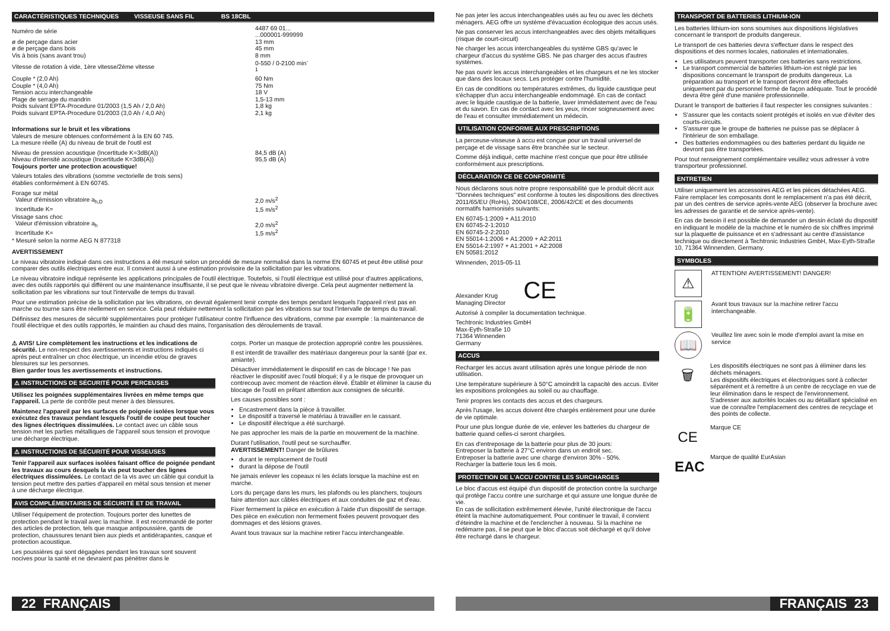CARACTÉRISTIQUES TECHNIQUES VISSEUSE SANS FIL BS 18CBL
| Numéro de série | 4487 69 01... ...000001-999999 |
| ø de perçage dans acier | 13 mm |
| ø de perçage dans bois | 45 mm |
| Vis à bois (sans avant trou) | 8 mm |
| Vitesse de rotation à vide, 1ère vitesse/2ème vitesse | 0-550 / 0-2100 min<sup>-1</sup> |
| Couple * (2,0 Ah) | 60 Nm |
| Couple * (4,0 Ah) | 75 Nm |
| Tension accu interchangeable | 18 V |
| Plage de serrage du mandrin | 1,5-13 mm |
| Poids suivant EPTA-Procedure 01/2003 (1,5 Ah / 2,0 Ah) | 1,8 kg |
| Poids suivant EPTA-Procedure 01/2003 (3,0 Ah / 4,0 Ah) | 2,1 kg |
Informations sur le bruit et les vibrations
Valeurs de mesure obtenues conformément à la EN 60 745.
La mesure réelle (A) du niveau de bruit de l'outil est
| Niveau de pression acoustique (Incertitude K=3dB(A)) | 84,5 dB (A) |
| Niveau d'intensité acoustique (Incertitude K=3dB(A)) | 95,5 dB (A) |
Toujours porter une protection acoustique!
Valeurs totales des vibrations (somme vectorielle de trois sens)
établies conformément à EN 60745.
| Forage sur métal | |
| Valeur d'émission vibratoire a<sub>h,D</sub> | 2,0 m/s<sup>2</sup> |
| Incertitude K= | 1,5 m/s<sup>2</sup> |
| Vissage sans choc | |
| Valeur d'émission vibratoire a<sub>h</sub> | 2,0 m/s<sup>2</sup> |
| Incertitude K= | 1,5 m/s<sup>2</sup> |
* Mesuré selon la norme AEG N 877318
AVERTISSEMENT
Le niveau vibratoire indiqué dans ces instructions a été mesuré selon un procédé de mesure normalisé dans la norme EN 60745 et peut être utilisé pour comparer des outils électriques entre eux. Il convient aussi à une estimation provisoire de la sollicitation par les vibrations.
Le niveau vibratoire indiqué représente les applications principales de l'outil électrique. Toutefois, si l'outil électrique est utilisé pour d'autres applications, avec des outils rapportés qui diffèrent ou une maintenance insuffisante, il se peut que le niveau vibratoire diverge. Cela peut augmenter nettement la sollicitation par les vibrations sur tout l'intervalle de temps du travail.
Pour une estimation précise de la sollicitation par les vibrations, on devrait également tenir compte des temps pendant lesquels l'appareil n'est pas en marche ou tourne sans être réellement en service. Cela peut réduire nettement la sollicitation par les vibrations sur tout l'intervalle de temps du travail.
Définissez des mesures de sécurité supplémentaires pour protéger l'utilisateur contre l'influence des vibrations, comme par exemple : la maintenance de l'outil électrique et des outils rapportés, le maintien au chaud des mains, l'organisation des déroulements de travail.
⚠ AVIS! Lire complètement les instructions et les indications de sécurité. Le non-respect des avertissements et instructions indiqués ci après peut entraîner un choc électrique, un incendie et/ou de graves blessures sur les personnes.
Bien garder tous les avertissements et instructions.
⚠ INSTRUCTIONS DE SÉCURITÉ POUR PERCEUSES
Utilisez les poignées supplémentaires livrées en même temps que l'appareil. La perte de contrôle peut mener à des blessures.
Maintenez l'appareil par les surfaces de poignée isolées lorsque vous exécutez des travaux pendant lesquels l'outil de coupe peut toucher des lignes électriques dissimulées. Le contact avec un câble sous tension met les parties métalliques de l'appareil sous tension et provoque une décharge électrique.
⚠ INSTRUCTIONS DE SÉCURITÉ POUR VISSEUSES
Tenir l'appareil aux surfaces isolées faisant office de poignée pendant les travaux au cours desquels la vis peut toucher des lignes électriques dissimulées. Le contact de la vis avec un câble qui conduit la tension peut mettre des parties d'appareil en métal sous tension et mener à une décharge électrique.
AVIS COMPLÉMENTAIRES DE SÉCURITÉ ET DE TRAVAIL
Utiliser l'équipement de protection. Toujours porter des lunettes de protection pendant le travail avec la machine. Il est recommandé de porter des articles de protection, tels que masque antipoussière, gants de protection, chaussures tenant bien aux pieds et antidérapantes, casque et protection acoustique.
Les poussières qui sont dégagées pendant les travaux sont souvent nocives pour la santé et ne devraient pas pénétrer dans le
corps. Porter un masque de protection approprié contre les poussières.
Il est interdit de travailler des matériaux dangereux pour la santé (par ex. amiante).
Désactiver immédiatement le dispositif en cas de blocage ! Ne pas réactiver le dispositif avec l'outil bloqué; il y a le risque de provoquer un contrecoup avec moment de réaction élevé. Établir et éliminer la cause du blocage de l'outil en prêtant attention aux consignes de sécurité.
Les causes possibles sont :
Encastrement dans la pièce à travailler.
Le dispositif a traversé le matériau à travailler en le cassant.
Le dispositif électrique a été surchargé.
Ne pas approcher les mais de la partie en mouvement de la machine.
Durant l'utilisation, l'outil peut se surchauffer.
AVERTISSEMENT! Danger de brûlures
durant le remplacement de l'outil
durant la dépose de l'outil
Ne jamais enlever les copeaux ni les éclats lorsque la machine est en marche.
Lors du perçage dans les murs, les plafonds ou les planchers, toujours faire attention aux câbles électriques et aux conduites de gaz et d'eau.
Fixer fermement la pièce en exécution à l'aide d'un dispositif de serrage. Des pièce en exécution non fermement fixées peuvent provoquer des dommages et des lésions graves.
Avant tous travaux sur la machine retirer l'accu interchangeable.
22 FRANÇAIS
Ne pas jeter les accus interchangeables usés au feu ou avec les déchets ménagers. AEG offre un système d'évacuation écologique des accus usés.
Ne pas conserver les accus interchangeables avec des objets métalliques (risque de court-circuit)
Ne charger les accus interchangeables du système GBS qu'avec le chargeur d'accus du système GBS. Ne pas charger des accus d'autres systèmes.
Ne pas ouvrir les accus interchangeables et les chargeurs et ne les stocker que dans des locaux secs. Les protéger contre l'humidité.
En cas de conditions ou températures extrêmes, du liquide caustique peut s'échapper d'un accu interchangeable endommagé. En cas de contact avec le liquide caustique de la batterie, laver immédiatement avec de l'eau et du savon. En cas de contact avec les yeux, rincer soigneusement avec de l'eau et consulter immédiatement un médecin.
UTILISATION CONFORME AUX PRESCRIPTIONS
La perceuse-visseuse à accu est conçue pour un travail universel de perçage et de vissage sans être branchée sur le secteur.
Comme déjà indiqué, cette machine n'est conçue que pour être utilisée conformément aux prescriptions.
DÉCLARATION CE DE CONFORMITÉ
Nous déclarons sous notre propre responsabilité que le produit décrit aux "Données techniques" est conforme à toutes les dispositions des directives 2011/65/EU (RoHs), 2004/108/CE, 2006/42/CE et des documents normatifs harmonisés suivants:
EN 60745-1:2009 + A11:2010
EN 60745-2-1:2010
EN 60745-2-2:2010
EN 55014-1:2006 + A1:2009 + A2:2011
EN 55014-2:1997 + A1:2001 + A2:2008
EN 50581:2012
Winnenden, 2015-05-11
Alexander Krug
Managing Director
CE
Autorisé à compiler la documentation technique.
Techtronic Industries GmbH
Max-Eyth-Straße 10
71364 Winnenden
Germany
ACCUS
Recharger les accus avant utilisation après une longue période de non utilisation.
Une température supérieure à 50°C amoindrit la capacité des accus. Eviter les expositions prolongées au soleil ou au chauffage.
Tenir propres les contacts des accus et des chargeurs.
Après l'usage, les accus doivent être chargés entièrement pour une durée de vie optimale.
Pour une plus longue durée de vie, enlever les batteries du chargeur de batterie quand celles-ci seront chargées.
En cas d'entreposage de la batterie pour plus de 30 jours:
Entreposer la batterie à 27°C environ dans un endroit sec.
Entreposer la batterie avec une charge d'environ 30% - 50%.
Recharger la batterie tous les 6 mois.
PROTECTION DE L'ACCU CONTRE LES SURCHARGES
Le bloc d'accus est équipé d'un dispositif de protection contre la surcharge qui protège l'accu contre une surcharge et qui assure une longue durée de vie.
En cas de sollicitation extrêmement élevée, l'unité électronique de l'accu éteint la machine automatiquement. Pour continuer le travail, il convient d'éteindre la machine et de l'enclencher à nouveau. Si la machine ne redémarre pas, il se peut que le bloc d'accus soit déchargé et qu'il doive être rechargé dans le chargeur.
TRANSPORT DE BATTERIES LITHIUM-ION
Les batteries lithium-ion sons soumises aux dispositions législatives concernant le transport de produits dangereux.
Le transport de ces batteries devra s'effectuer dans le respect des dispositions et des normes locales, nationales et internationales.
Les utilisateurs peuvent transporter ces batteries sans restrictions.
Le transport commercial de batteries lithium-ion est réglé par les dispositions concernant le transport de produits dangereux. La préparation au transport et le transport devront être effectués uniquement par du personnel formé de façon adéquate. Tout le procédé devra être géré d'une manière professionnelle.
Durant le transport de batteries il faut respecter les consignes suivantes :
S'assurer que les contacts soient protégés et isolés en vue d'éviter des courts-circuits.
S'assurer que le groupe de batteries ne puisse pas se déplacer à l'intérieur de son emballage.
Des batteries endommagées ou des batteries perdant du liquide ne devront pas être transportées.
Pour tout renseignement complémentaire veuillez vous adresser à votre transporteur professionnel.
ENTRETIEN
Utiliser uniquement les accessoires AEG et les pièces détachées AEG. Faire remplacer les composants dont le remplacement n'a pas été décrit, par un des centres de service après-vente AEG (observer la brochure avec les adresses de garantie et de service après-vente).
En cas de besoin il est possible de demander un dessin éclaté du dispositif en indiquant le modèle de la machine et le numéro de six chiffres imprimé sur la plaquette de puissance et en s'adressant au centre d'assistance technique ou directement à Techtronic Industries GmbH, Max-Eyth-Straße 10, 71364 Winnenden, Germany.
SYMBOLES
⚠
ATTENTION! AVERTISSEMENT! DANGER!
🔋
Avant tous travaux sur la machine retirer l'accu interchangeable.
📖
Veuillez lire avec soin le mode d'emploi avant la mise en service
🗑
Les dispositifs électriques ne sont pas à éliminer dans les déchets ménagers.
Les dispositifs électriques et électroniques sont à collecter séparément et à remettre à un centre de recyclage en vue de leur élimination dans le respect de l'environnement.
S'adresser aux autorités locales ou au détaillant spécialisé en vue de connaître l'emplacement des centres de recyclage et des points de collecte.
CE
Marque CE
EAC
Marque de qualité EurAsian
FRANÇAIS 23